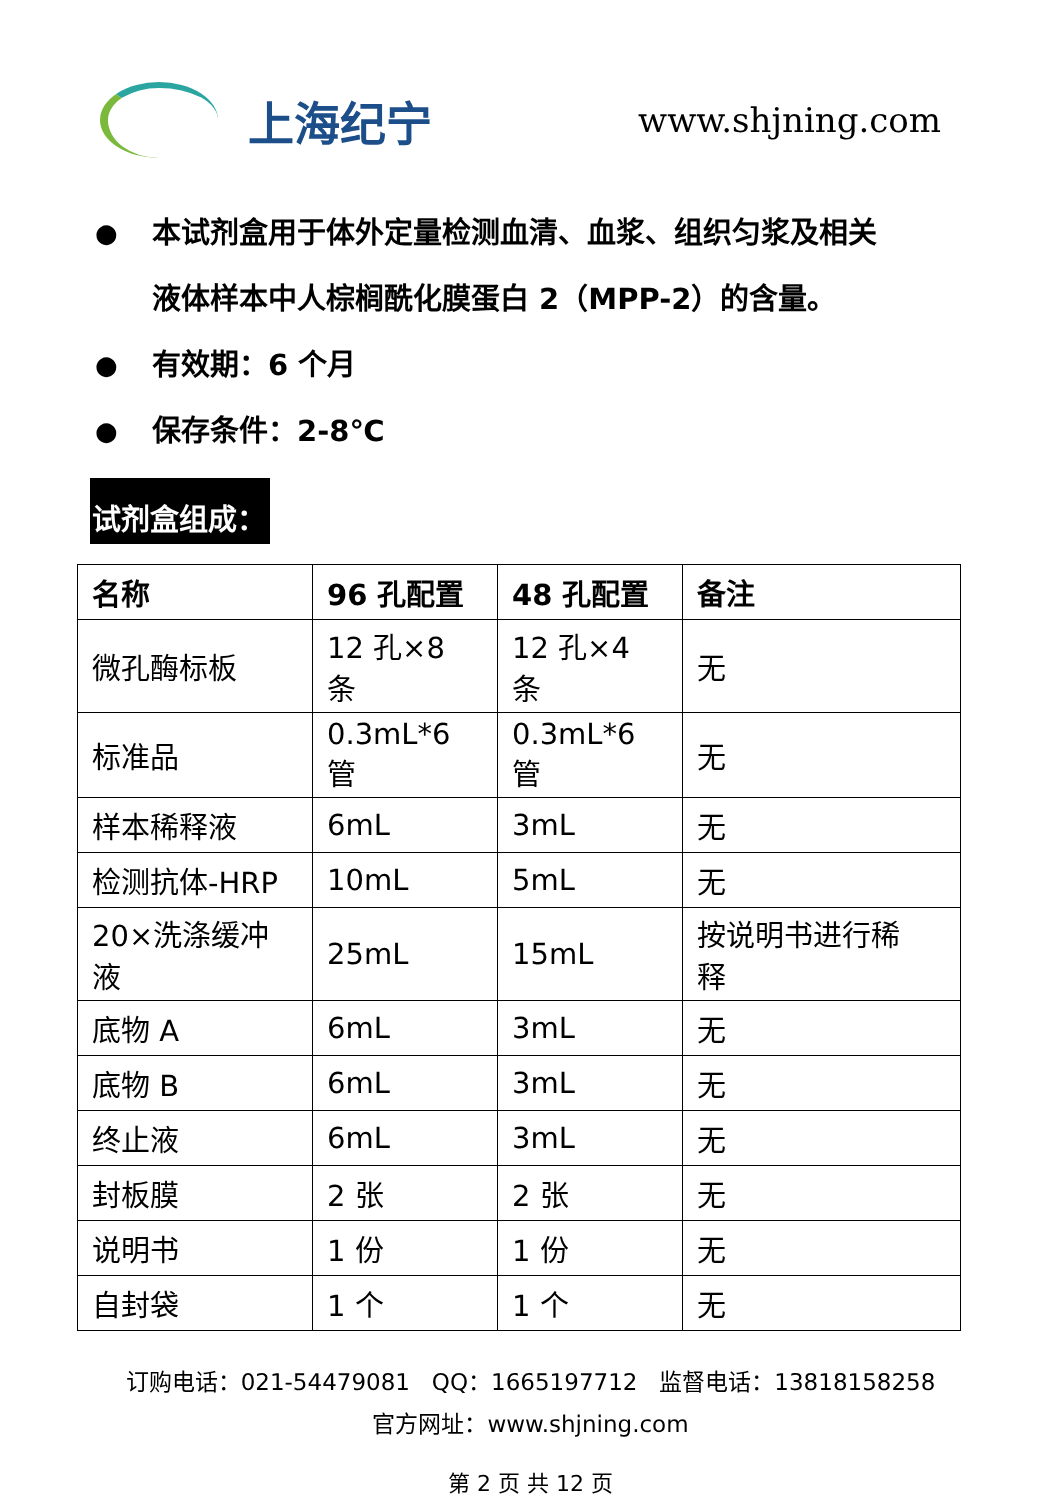上海纪宁
www.shjning.com
● 本试剂盒用于体外定量检测血清、血浆、组织匀浆及相关
液体样本中人棕榈酰化膜蛋白 2（MPP-2）的含量。
● 有效期：6 个月
● 保存条件：2-8℃
试剂盒组成：
| 名称 | 96 孔配置 | 48 孔配置 | 备注 |
| --- | --- | --- | --- |
| 微孔酶标板 | 12 孔×8 条 | 12 孔×4 条 | 无 |
| 标准品 | 0.3mL*6 管 | 0.3mL*6 管 | 无 |
| 样本稀释液 | 6mL | 3mL | 无 |
| 检测抗体-HRP | 10mL | 5mL | 无 |
| 20×洗涤缓冲 液 | 25mL | 15mL | 按说明书进行稀 释 |
| 底物 A | 6mL | 3mL | 无 |
| 底物 B | 6mL | 3mL | 无 |
| 终止液 | 6mL | 3mL | 无 |
| 封板膜 | 2 张 | 2 张 | 无 |
| 说明书 | 1 份 | 1 份 | 无 |
| 自封袋 | 1 个 | 1 个 | 无 |
订购电话：021-54479081 QQ：1665197712 监督电话：13818158258
官方网址：www.shjning.com
第 2 页 共 12 页